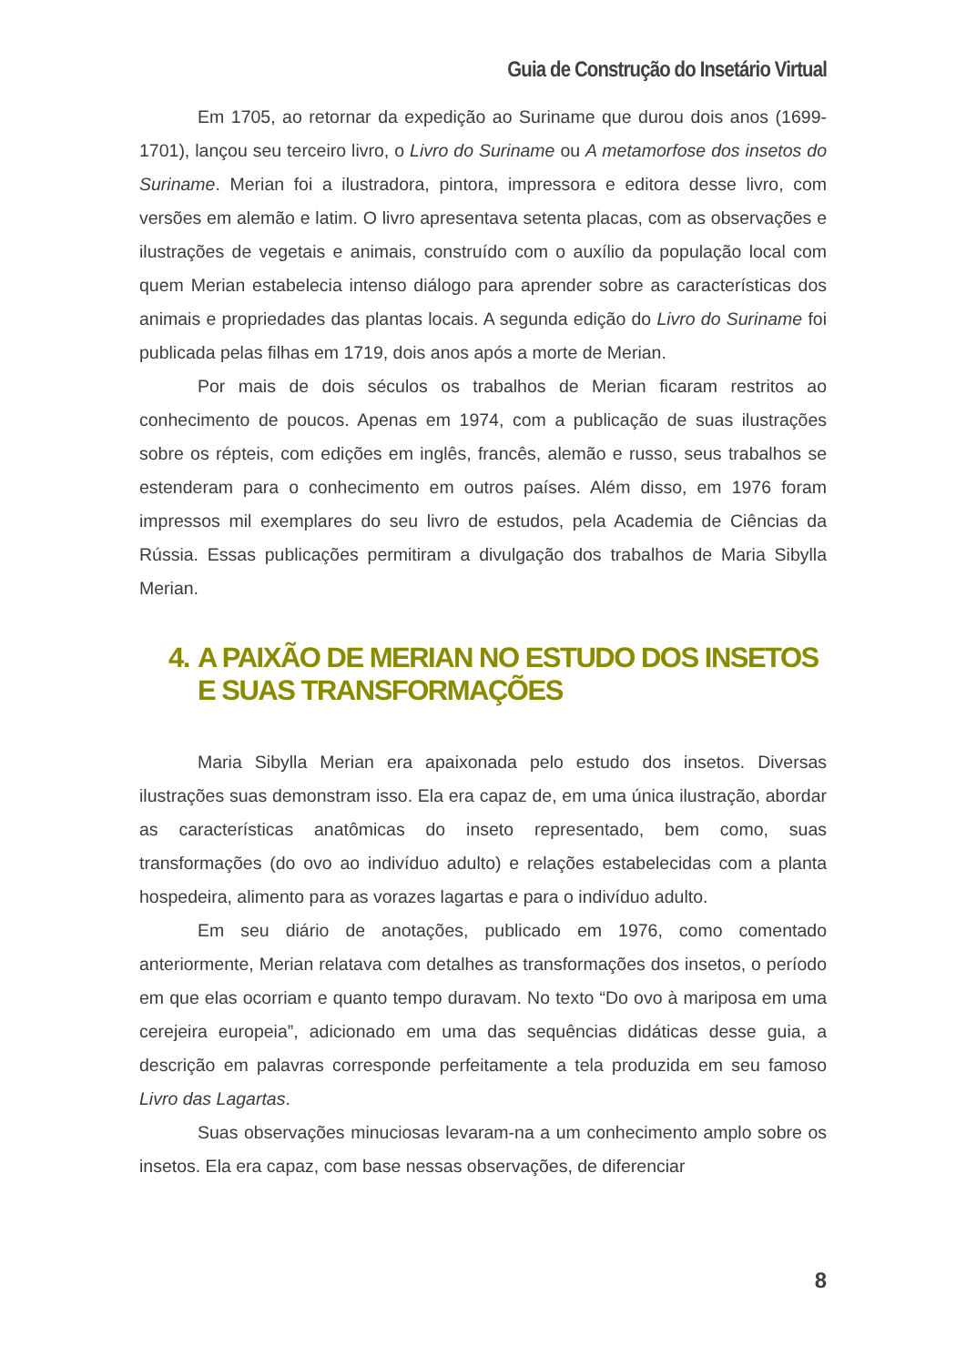Guia de Construção do Insetário Virtual
Em 1705, ao retornar da expedição ao Suriname que durou dois anos (1699-1701), lançou seu terceiro livro, o Livro do Suriname ou A metamorfose dos insetos do Suriname. Merian foi a ilustradora, pintora, impressora e editora desse livro, com versões em alemão e latim. O livro apresentava setenta placas, com as observações e ilustrações de vegetais e animais, construído com o auxílio da população local com quem Merian estabelecia intenso diálogo para aprender sobre as características dos animais e propriedades das plantas locais. A segunda edição do Livro do Suriname foi publicada pelas filhas em 1719, dois anos após a morte de Merian.
Por mais de dois séculos os trabalhos de Merian ficaram restritos ao conhecimento de poucos. Apenas em 1974, com a publicação de suas ilustrações sobre os répteis, com edições em inglês, francês, alemão e russo, seus trabalhos se estenderam para o conhecimento em outros países. Além disso, em 1976 foram impressos mil exemplares do seu livro de estudos, pela Academia de Ciências da Rússia. Essas publicações permitiram a divulgação dos trabalhos de Maria Sibylla Merian.
4. A PAIXÃO DE MERIAN NO ESTUDO DOS INSETOS E SUAS TRANSFORMAÇÕES
Maria Sibylla Merian era apaixonada pelo estudo dos insetos. Diversas ilustrações suas demonstram isso. Ela era capaz de, em uma única ilustração, abordar as características anatômicas do inseto representado, bem como, suas transformações (do ovo ao indivíduo adulto) e relações estabelecidas com a planta hospedeira, alimento para as vorazes lagartas e para o indivíduo adulto.
Em seu diário de anotações, publicado em 1976, como comentado anteriormente, Merian relatava com detalhes as transformações dos insetos, o período em que elas ocorriam e quanto tempo duravam. No texto “Do ovo à mariposa em uma cerejeira europeia”, adicionado em uma das sequências didáticas desse guia, a descrição em palavras corresponde perfeitamente a tela produzida em seu famoso Livro das Lagartas.
Suas observações minuciosas levaram-na a um conhecimento amplo sobre os insetos. Ela era capaz, com base nessas observações, de diferenciar
8